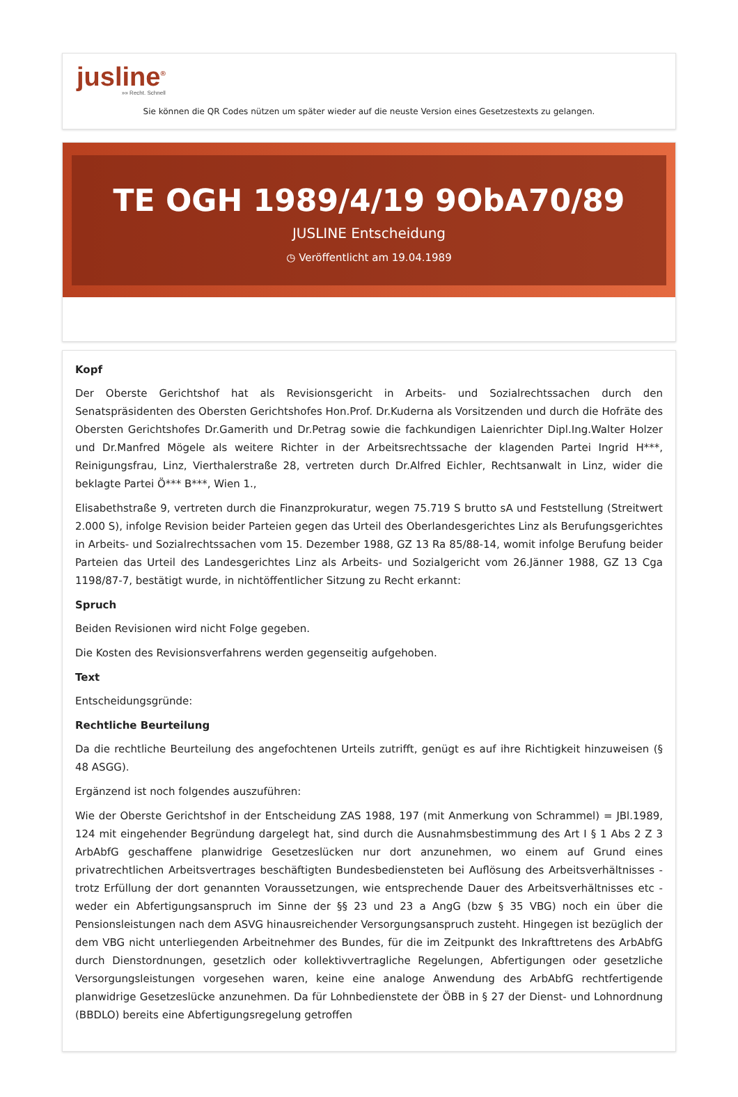jusline<sup>®</sup>
»» Recht. Schnell
Sie können die QR Codes nützen um später wieder auf die neuste Version eines Gesetzestexts zu gelangen.
TE OGH 1989/4/19 9ObA70/89
JUSLINE Entscheidung
◷ Veröffentlicht am 19.04.1989
Kopf
Der Oberste Gerichtshof hat als Revisionsgericht in Arbeits- und Sozialrechtssachen durch den Senatspräsidenten des Obersten Gerichtshofes Hon.Prof. Dr.Kuderna als Vorsitzenden und durch die Hofräte des Obersten Gerichtshofes Dr.Gamerith und Dr.Petrag sowie die fachkundigen Laienrichter Dipl.Ing.Walter Holzer und Dr.Manfred Mögele als weitere Richter in der Arbeitsrechtssache der klagenden Partei Ingrid H***, Reinigungsfrau, Linz, Vierthalerstraße 28, vertreten durch Dr.Alfred Eichler, Rechtsanwalt in Linz, wider die beklagte Partei Ö*** B***, Wien 1.,
Elisabethstraße 9, vertreten durch die Finanzprokuratur, wegen 75.719 S brutto sA und Feststellung (Streitwert 2.000 S), infolge Revision beider Parteien gegen das Urteil des Oberlandesgerichtes Linz als Berufungsgerichtes in Arbeits- und Sozialrechtssachen vom 15. Dezember 1988, GZ 13 Ra 85/88-14, womit infolge Berufung beider Parteien das Urteil des Landesgerichtes Linz als Arbeits- und Sozialgericht vom 26.Jänner 1988, GZ 13 Cga 1198/87-7, bestätigt wurde, in nichtöffentlicher Sitzung zu Recht erkannt:
Spruch
Beiden Revisionen wird nicht Folge gegeben.
Die Kosten des Revisionsverfahrens werden gegenseitig aufgehoben.
Text
Entscheidungsgründe:
Rechtliche Beurteilung
Da die rechtliche Beurteilung des angefochtenen Urteils zutrifft, genügt es auf ihre Richtigkeit hinzuweisen (§ 48 ASGG).
Ergänzend ist noch folgendes auszuführen:
Wie der Oberste Gerichtshof in der Entscheidung ZAS 1988, 197 (mit Anmerkung von Schrammel) = JBl.1989, 124 mit eingehender Begründung dargelegt hat, sind durch die Ausnahmsbestimmung des Art I § 1 Abs 2 Z 3 ArbAbfG geschaffene planwidrige Gesetzeslücken nur dort anzunehmen, wo einem auf Grund eines privatrechtlichen Arbeitsvertrages beschäftigten Bundesbediensteten bei Auflösung des Arbeitsverhältnisses - trotz Erfüllung der dort genannten Voraussetzungen, wie entsprechende Dauer des Arbeitsverhältnisses etc - weder ein Abfertigungsanspruch im Sinne der §§ 23 und 23 a AngG (bzw § 35 VBG) noch ein über die Pensionsleistungen nach dem ASVG hinausreichender Versorgungsanspruch zusteht. Hingegen ist bezüglich der dem VBG nicht unterliegenden Arbeitnehmer des Bundes, für die im Zeitpunkt des Inkrafttretens des ArbAbfG durch Dienstordnungen, gesetzlich oder kollektivvertragliche Regelungen, Abfertigungen oder gesetzliche Versorgungsleistungen vorgesehen waren, keine eine analoge Anwendung des ArbAbfG rechtfertigende planwidrige Gesetzeslücke anzunehmen. Da für Lohnbedienstete der ÖBB in § 27 der Dienst- und Lohnordnung (BBDLO) bereits eine Abfertigungsregelung getroffen